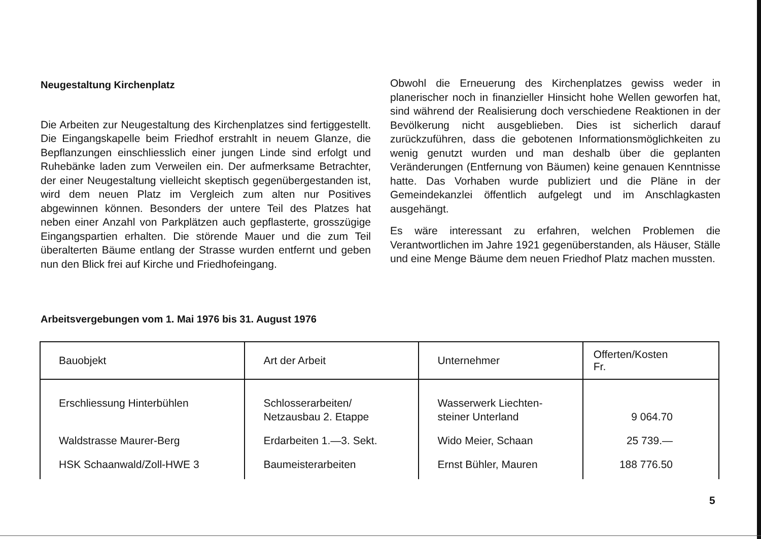Neugestaltung Kirchenplatz
Die Arbeiten zur Neugestaltung des Kirchenplatzes sind fertiggestellt. Die Eingangskapelle beim Friedhof erstrahlt in neuem Glanze, die Bepflanzungen einschliesslich einer jungen Linde sind erfolgt und Ruhebänke laden zum Verweilen ein. Der aufmerksame Betrachter, der einer Neugestaltung vielleicht skeptisch gegenübergestanden ist, wird dem neuen Platz im Vergleich zum alten nur Positives abgewinnen können. Besonders der untere Teil des Platzes hat neben einer Anzahl von Parkplätzen auch gepflasterte, grosszügige Eingangspartien erhalten. Die störende Mauer und die zum Teil überalterten Bäume entlang der Strasse wurden entfernt und geben nun den Blick frei auf Kirche und Friedhofeingang.
Obwohl die Erneuerung des Kirchenplatzes gewiss weder in planerischer noch in finanzieller Hinsicht hohe Wellen geworfen hat, sind während der Realisierung doch verschiedene Reaktionen in der Bevölkerung nicht ausgeblieben. Dies ist sicherlich darauf zurückzuführen, dass die gebotenen Informationsmöglichkeiten zu wenig genutzt wurden und man deshalb über die geplanten Veränderungen (Entfernung von Bäumen) keine genauen Kenntnisse hatte. Das Vorhaben wurde publiziert und die Pläne in der Gemeindekanzlei öffentlich aufgelegt und im Anschlagkasten ausgehängt.
Es wäre interessant zu erfahren, welchen Problemen die Verantwortlichen im Jahre 1921 gegenüberstanden, als Häuser, Ställe und eine Menge Bäume dem neuen Friedhof Platz machen mussten.
Arbeitsvergebungen vom 1. Mai 1976 bis 31. August 1976
| Bauobjekt | Art der Arbeit | Unternehmer | Offerten/Kosten Fr. |
| --- | --- | --- | --- |
| Erschliessung Hinterbühlen | Schlosserarbeiten/ Netzausbau 2. Etappe | Wasserwerk Liechten- steiner Unterland | 9 064.70 |
| Waldstrasse Maurer-Berg | Erdarbeiten 1.—3. Sekt. | Wido Meier, Schaan | 25 739.— |
| HSK Schaanwald/Zoll-HWE 3 | Baumeisterarbeiten | Ernst Bühler, Mauren | 188 776.50 |
5